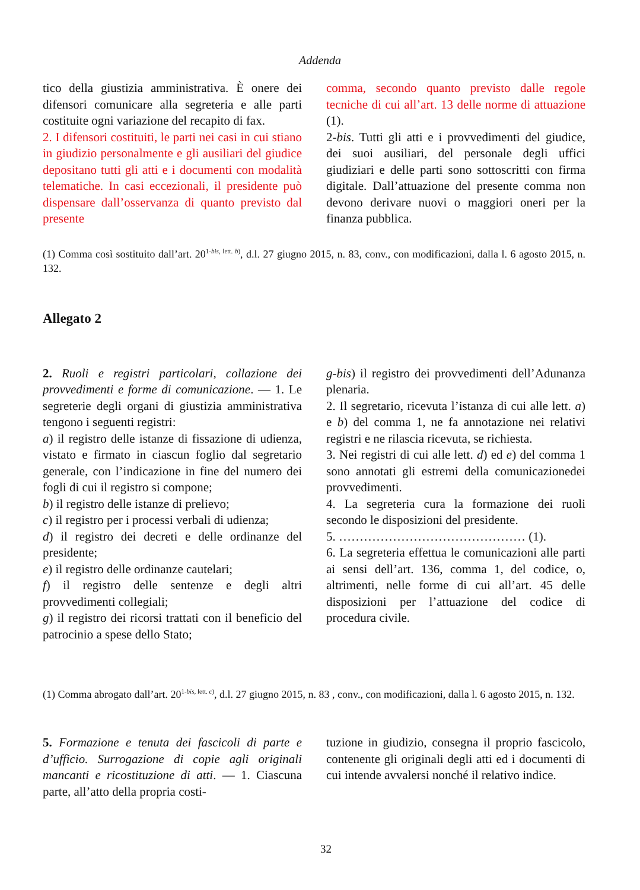Addenda
tico della giustizia amministrativa. È onere dei difensori comunicare alla segreteria e alle parti costituite ogni variazione del recapito di fax.
2. I difensori costituiti, le parti nei casi in cui stiano in giudizio personalmente e gli ausiliari del giudice depositano tutti gli atti e i documenti con modalità telematiche. In casi eccezionali, il presidente può dispensare dall’osservanza di quanto previsto dal presente
comma, secondo quanto previsto dalle regole tecniche di cui all’art. 13 delle norme di attuazione (1).
2-bis. Tutti gli atti e i provvedimenti del giudice, dei suoi ausiliari, del personale degli uffici giudiziari e delle parti sono sottoscritti con firma digitale. Dall’attuazione del presente comma non devono derivare nuovi o maggiori oneri per la finanza pubblica.
(1) Comma così sostituito dall’art. 20<sup>1-bis, lett. b)</sup>, d.l. 27 giugno 2015, n. 83, conv., con modificazioni, dalla l. 6 agosto 2015, n. 132.
Allegato 2
2. Ruoli e registri particolari, collazione dei provvedimenti e forme di comunicazione. — 1. Le segreterie degli organi di giustizia amministrativa tengono i seguenti registri:
a) il registro delle istanze di fissazione di udienza, vistato e firmato in ciascun foglio dal segretario generale, con l’indicazione in fine del numero dei fogli di cui il registro si compone;
b) il registro delle istanze di prelievo;
c) il registro per i processi verbali di udienza;
d) il registro dei decreti e delle ordinanze del presidente;
e) il registro delle ordinanze cautelari;
f) il registro delle sentenze e degli altri provvedimenti collegiali;
g) il registro dei ricorsi trattati con il beneficio del patrocinio a spese dello Stato;
g-bis) il registro dei provvedimenti dell’Adunanza plenaria.
2. Il segretario, ricevuta l’istanza di cui alle lett. a) e b) del comma 1, ne fa annotazione nei relativi registri e ne rilascia ricevuta, se richiesta.
3. Nei registri di cui alle lett. d) ed e) del comma 1 sono annotati gli estremi della comunicazionedei provvedimenti.
4. La segreteria cura la formazione dei ruoli secondo le disposizioni del presidente.
5. ……………………………………… (1).
6. La segreteria effettua le comunicazioni alle parti ai sensi dell’art. 136, comma 1, del codice, o, altrimenti, nelle forme di cui all’art. 45 delle disposizioni per l’attuazione del codice di procedura civile.
(1) Comma abrogato dall’art. 20<sup>1-bis, lett. c)</sup>, d.l. 27 giugno 2015, n. 83 , conv., con modificazioni, dalla l. 6 agosto 2015, n. 132.
5. Formazione e tenuta dei fascicoli di parte e d’ufficio. Surrogazione di copie agli originali mancanti e ricostituzione di atti. — 1. Ciascuna parte, all’atto della propria costi-
tuzione in giudizio, consegna il proprio fascicolo, contenente gli originali degli atti ed i documenti di cui intende avvalersi nonché il relativo indice.
32